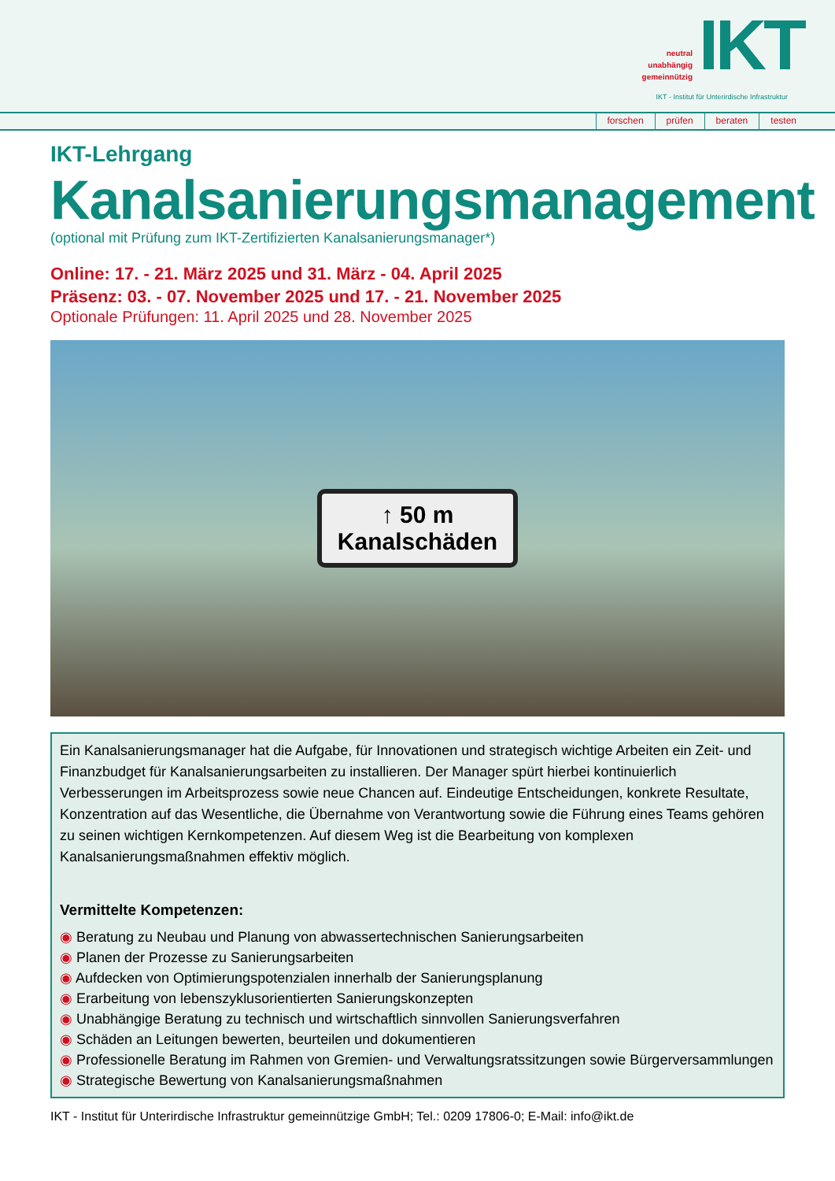neutral
unabhängig
gemeinnützig
IKT
IKT - Institut für Unterirdische Infrastruktur
forschen prüfen beraten testen
IKT-Lehrgang
Kanalsanierungsmanagement
(optional mit Prüfung zum IKT-Zertifizierten Kanalsanierungsmanager*)
Online: 17. - 21. März 2025 und 31. März - 04. April 2025
Präsenz: 03. - 07. November 2025 und 17. - 21. November 2025
Optionale Prüfungen: 11. April 2025 und 28. November 2025
↑ 50 m
Kanalschäden
Ein Kanalsanierungsmanager hat die Aufgabe, für Innovationen und strategisch wichtige Arbeiten ein Zeit- und Finanzbudget für Kanalsanierungsarbeiten zu installieren. Der Manager spürt hierbei kontinuierlich Verbesserungen im Arbeitsprozess sowie neue Chancen auf. Eindeutige Entscheidungen, konkrete Resultate, Konzentration auf das Wesentliche, die Übernahme von Verantwortung sowie die Führung eines Teams gehören zu seinen wichtigen Kernkompetenzen. Auf diesem Weg ist die Bearbeitung von komplexen Kanalsanierungsmaßnahmen effektiv möglich.
Vermittelte Kompetenzen:
◉ Beratung zu Neubau und Planung von abwassertechnischen Sanierungsarbeiten
◉ Planen der Prozesse zu Sanierungsarbeiten
◉ Aufdecken von Optimierungspotenzialen innerhalb der Sanierungsplanung
◉ Erarbeitung von lebenszyklusorientierten Sanierungskonzepten
◉ Unabhängige Beratung zu technisch und wirtschaftlich sinnvollen Sanierungsverfahren
◉ Schäden an Leitungen bewerten, beurteilen und dokumentieren
◉ Professionelle Beratung im Rahmen von Gremien- und Verwaltungsratssitzungen sowie Bürgerversammlungen
◉ Strategische Bewertung von Kanalsanierungsmaßnahmen
IKT - Institut für Unterirdische Infrastruktur gemeinnützige GmbH; Tel.: 0209 17806-0; E-Mail: info@ikt.de